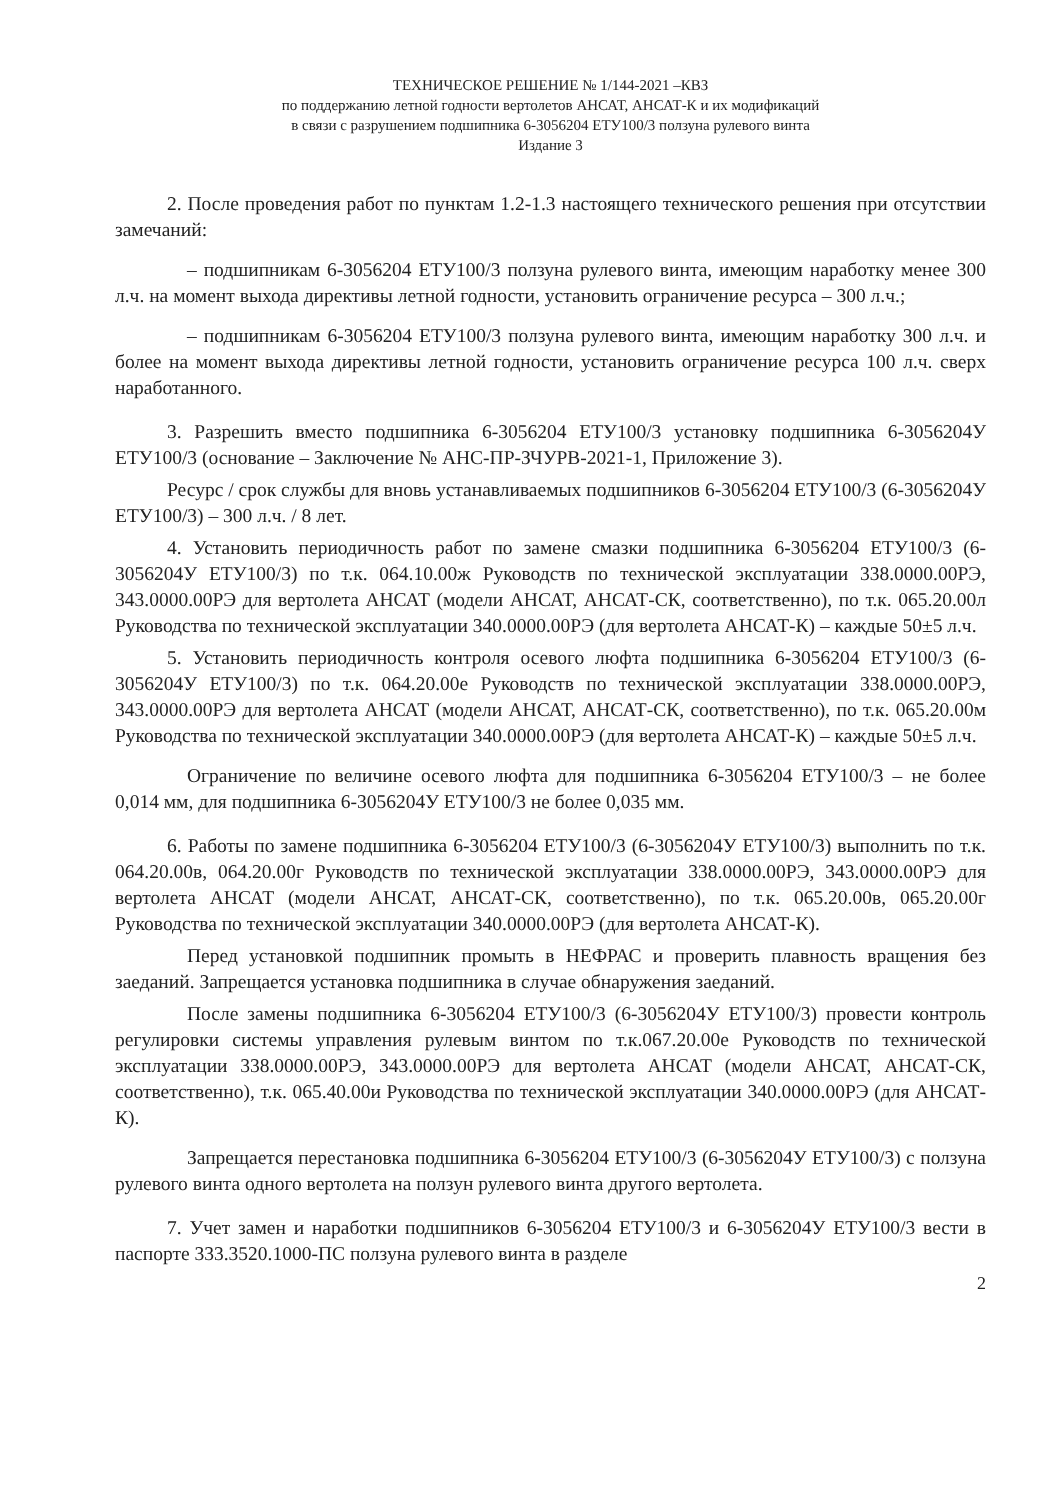ТЕХНИЧЕСКОЕ РЕШЕНИЕ № 1/144-2021 –КВЗ
по поддержанию летной годности вертолетов АНСАТ, АНСАТ-К и их модификаций
в связи с разрушением подшипника 6-3056204 ЕТУ100/3 ползуна рулевого винта
Издание 3
2. После проведения работ по пунктам 1.2-1.3 настоящего технического решения при отсутствии замечаний:
– подшипникам 6-3056204 ЕТУ100/3 ползуна рулевого винта, имеющим наработку менее 300 л.ч. на момент выхода директивы летной годности, установить ограничение ресурса – 300 л.ч.;
– подшипникам 6-3056204 ЕТУ100/3 ползуна рулевого винта, имеющим наработку 300 л.ч. и более на момент выхода директивы летной годности, установить ограничение ресурса 100 л.ч. сверх наработанного.
3. Разрешить вместо подшипника 6-3056204 ЕТУ100/3 установку подшипника 6-3056204У ЕТУ100/3 (основание – Заключение № АНС-ПР-ЗЧУРВ-2021-1, Приложение 3).
Ресурс / срок службы для вновь устанавливаемых подшипников 6-3056204 ЕТУ100/3 (6-3056204У ЕТУ100/3) – 300 л.ч. / 8 лет.
4. Установить периодичность работ по замене смазки подшипника 6-3056204 ЕТУ100/3 (6-3056204У ЕТУ100/3) по т.к. 064.10.00ж Руководств по технической эксплуатации 338.0000.00РЭ, 343.0000.00РЭ для вертолета АНСАТ (модели АНСАТ, АНСАТ-СК, соответственно), по т.к. 065.20.00л Руководства по технической эксплуатации 340.0000.00РЭ (для вертолета АНСАТ-К) – каждые 50±5 л.ч.
5. Установить периодичность контроля осевого люфта подшипника 6-3056204 ЕТУ100/3 (6-3056204У ЕТУ100/3) по т.к. 064.20.00е Руководств по технической эксплуатации 338.0000.00РЭ, 343.0000.00РЭ для вертолета АНСАТ (модели АНСАТ, АНСАТ-СК, соответственно), по т.к. 065.20.00м Руководства по технической эксплуатации 340.0000.00РЭ (для вертолета АНСАТ-К) – каждые 50±5 л.ч.
Ограничение по величине осевого люфта для подшипника 6-3056204 ЕТУ100/3 – не более 0,014 мм, для подшипника 6-3056204У ЕТУ100/3 не более 0,035 мм.
6. Работы по замене подшипника 6-3056204 ЕТУ100/3 (6-3056204У ЕТУ100/3) выполнить по т.к. 064.20.00в, 064.20.00г Руководств по технической эксплуатации 338.0000.00РЭ, 343.0000.00РЭ для вертолета АНСАТ (модели АНСАТ, АНСАТ-СК, соответственно), по т.к. 065.20.00в, 065.20.00г Руководства по технической эксплуатации 340.0000.00РЭ (для вертолета АНСАТ-К).
Перед установкой подшипник промыть в НЕФРАС и проверить плавность вращения без заеданий. Запрещается установка подшипника в случае обнаружения заеданий.
После замены подшипника 6-3056204 ЕТУ100/3 (6-3056204У ЕТУ100/3) провести контроль регулировки системы управления рулевым винтом по т.к.067.20.00е Руководств по технической эксплуатации 338.0000.00РЭ, 343.0000.00РЭ для вертолета АНСАТ (модели АНСАТ, АНСАТ-СК, соответственно), т.к. 065.40.00и Руководства по технической эксплуатации 340.0000.00РЭ (для АНСАТ-К).
Запрещается перестановка подшипника 6-3056204 ЕТУ100/3 (6-3056204У ЕТУ100/3) с ползуна рулевого винта одного вертолета на ползун рулевого винта другого вертолета.
7. Учет замен и наработки подшипников 6-3056204 ЕТУ100/3 и 6-3056204У ЕТУ100/3 вести в паспорте 333.3520.1000-ПС ползуна рулевого винта в разделе
2